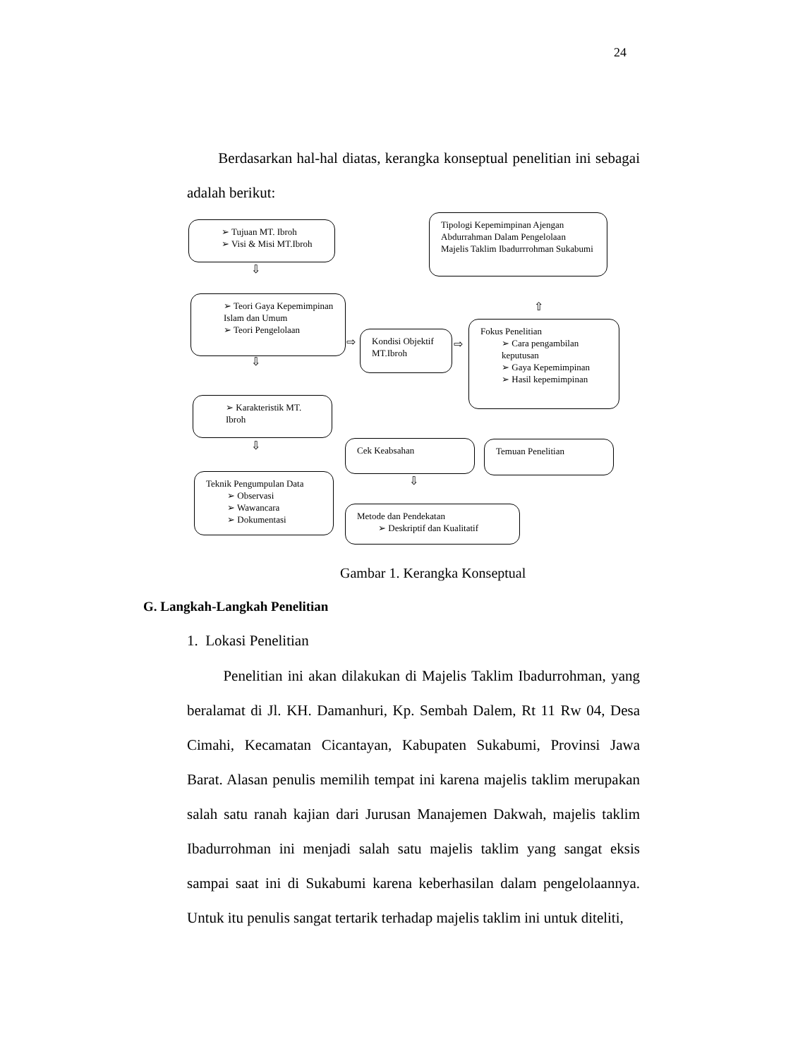24
Berdasarkan hal-hal diatas, kerangka konseptual penelitian ini sebagai adalah berikut:
➢ Tujuan MT. Ibroh
➢ Visi & Misi MT.Ibroh
Tipologi Kepemimpinan Ajengan Abdurrahman Dalam Pengelolaan Majelis Taklim Ibadurrrohman Sukabumi
⇩
➢ Teori Gaya Kepemimpinan Islam dan Umum
➢ Teori Pengelolaan
⇨
Kondisi Objektif MT.Ibroh
⇨
⇧
Fokus Penelitian
➢ Cara pengambilan keputusan
➢ Gaya Kepemimpinan
➢ Hasil kepemimpinan
⇩
➢ Karakteristik MT. Ibroh
⇩ Cek Keabsahan Temuan Penelitian
⇩
Teknik Pengumpulan Data
➢ Observasi
➢ Wawancara
➢ Dokumentasi
Metode dan Pendekatan
➢ Deskriptif dan Kualitatif
Gambar 1. Kerangka Konseptual
G. Langkah-Langkah Penelitian
1. Lokasi Penelitian
Penelitian ini akan dilakukan di Majelis Taklim Ibadurrohman, yang beralamat di Jl. KH. Damanhuri, Kp. Sembah Dalem, Rt 11 Rw 04, Desa Cimahi, Kecamatan Cicantayan, Kabupaten Sukabumi, Provinsi Jawa Barat. Alasan penulis memilih tempat ini karena majelis taklim merupakan salah satu ranah kajian dari Jurusan Manajemen Dakwah, majelis taklim Ibadurrohman ini menjadi salah satu majelis taklim yang sangat eksis sampai saat ini di Sukabumi karena keberhasilan dalam pengelolaannya. Untuk itu penulis sangat tertarik terhadap majelis taklim ini untuk diteliti,